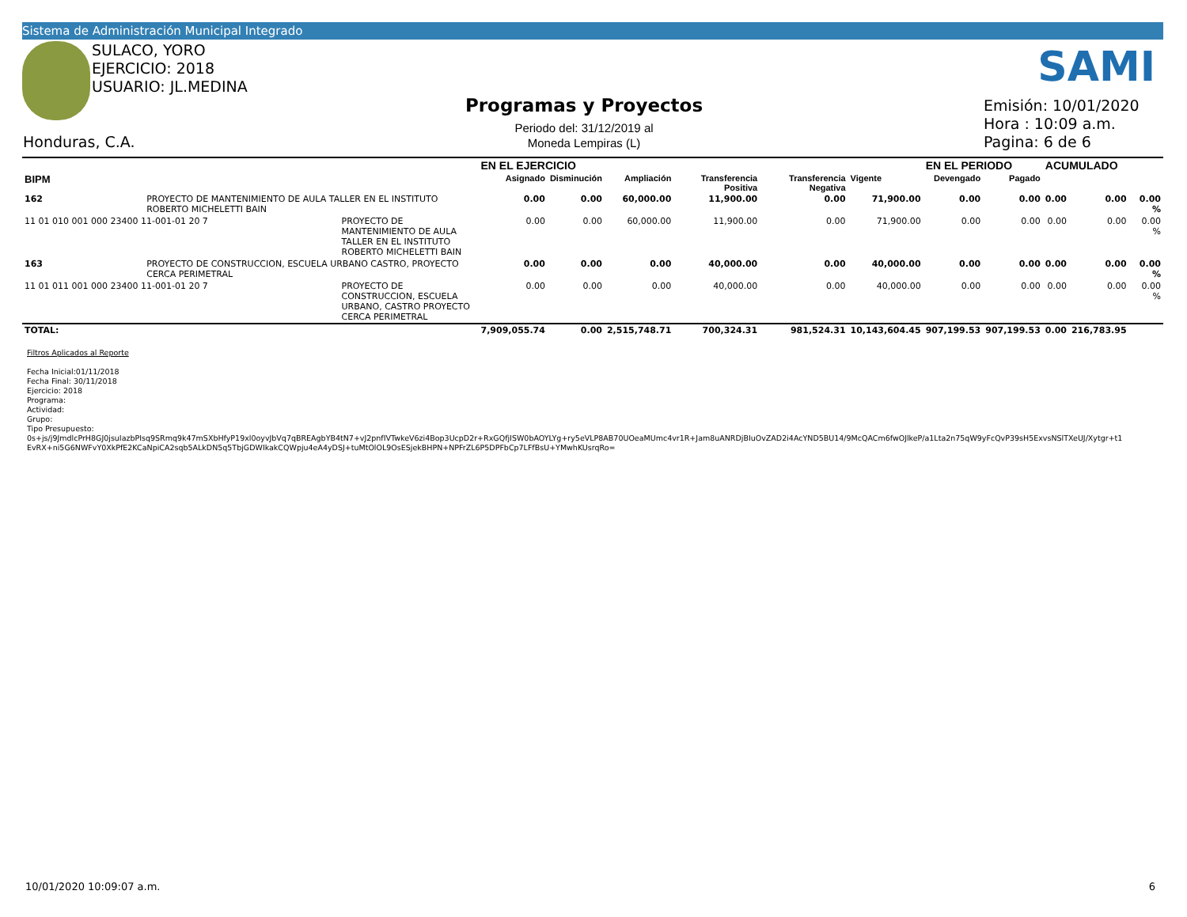Sistema de Administración Municipal Integrado
SULACO, YORO
EJERCICIO: 2018
USUARIO: JL.MEDINA
Honduras, C.A.
Programas y Proyectos
Periodo del: 31/12/2019 al
Moneda Lempiras (L)
SAMI
Emisión: 10/01/2020
Hora : 10:09 a.m.
Pagina: 6 de 6
| | | | EN EL EJERCICIO | | | | | | EN EL PERIODO | | ACUMULADO | | |
| --- | --- | --- | --- | --- | --- | --- | --- | --- | --- | --- | --- | --- | --- |
| BIPM | | | Asignado | Disminución | Ampliación | Transferencia Positiva | Transferencia Negativa | Vigente | Devengado | Pagado | | | |
| 162 | PROYECTO DE MANTENIMIENTO DE AULA TALLER EN EL INSTITUTO ROBERTO MICHELETTI BAIN | | 0.00 | 0.00 | 60,000.00 | 11,900.00 | 0.00 | 71,900.00 | 0.00 | 0.00 | 0.00 | 0.00 | 0.00 % |
| 11 01 010 001 000 23400 11-001-01 20 7 | | PROYECTO DE MANTENIMIENTO DE AULA TALLER EN EL INSTITUTO ROBERTO MICHELETTI BAIN | 0.00 | 0.00 | 60,000.00 | 11,900.00 | 0.00 | 71,900.00 | 0.00 | 0.00 | 0.00 | 0.00 | 0.00 % |
| 163 | PROYECTO DE CONSTRUCCION, ESCUELA URBANO CASTRO, PROYECTO CERCA PERIMETRAL | | 0.00 | 0.00 | 0.00 | 40,000.00 | 0.00 | 40,000.00 | 0.00 | 0.00 | 0.00 | 0.00 | 0.00 % |
| 11 01 011 001 000 23400 11-001-01 20 7 | | PROYECTO DE CONSTRUCCION, ESCUELA URBANO, CASTRO PROYECTO CERCA PERIMETRAL | 0.00 | 0.00 | 0.00 | 40,000.00 | 0.00 | 40,000.00 | 0.00 | 0.00 | 0.00 | 0.00 | 0.00 % |
| TOTAL: | | | 7,909,055.74 | 0.00 | 2,515,748.71 | 700,324.31 | 981,524.31 | 10,143,604.45 | 907,199.53 | 907,199.53 | 0.00 | 216,783.95 | |
Filtros Aplicados al Reporte
Fecha Inicial:01/11/2018
Fecha Final: 30/11/2018
Ejercicio: 2018
Programa:
Actividad:
Grupo:
Tipo Presupuesto:
0s+js/j9JmdlcPrH8GJ0jsuIazbPIsq9SRmq9k47mSXbHfyP19xl0oyvJbVq7qBREAgbYB4tN7+vJ2pnfIVTwkeV6zi4Bop3UcpD2r+RxGQfjISW0bAOYLYg+ry5eVLP8AB70UOeaMUmc4vr1R+Jam8uANRDjBIuOvZAD2i4AcYND5BU14/9McQACm6fwOJlkeP/a1Lta2n75qW9yFcQvP39sH5ExvsNSlTXeUJ/Xytgr+t1
EvRX+ni5G6NWFvY0XkPfE2KCaNpiCA2sqb5ALkDN5q5TbjGDWIkakCQWpju4eA4yDSJ+tuMtOlOL9OsESjekBHPN+NPFrZL6P5DPFbCp7LFfBsU+YMwhKUsrqRo=
10/01/2020 10:09:07 a.m. 6